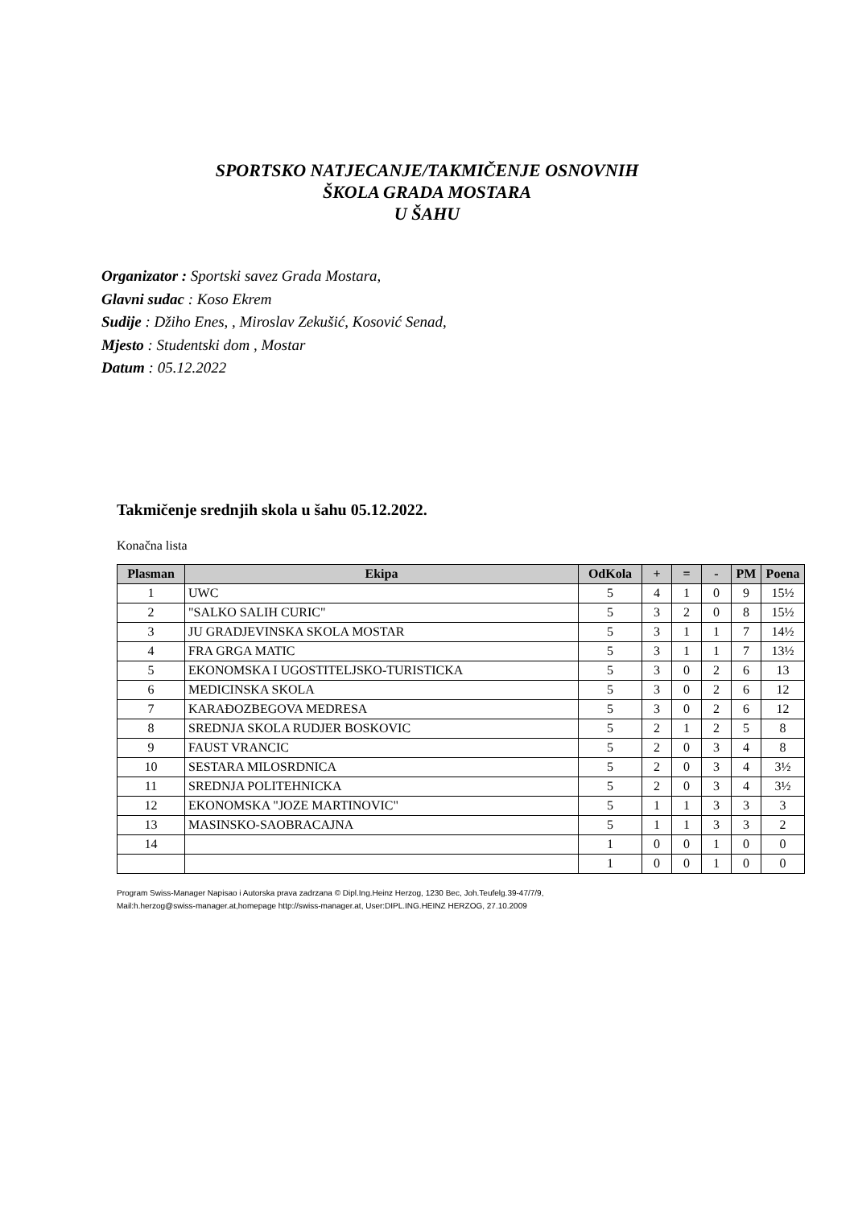SPORTSKO NATJECANJE/TAKMIČENJE OSNOVNIH
ŠKOLA GRADA MOSTARA
U ŠAHU
Organizator : Sportski savez Grada Mostara,
Glavni sudac : Koso Ekrem
Sudije : Džiho Enes, , Miroslav Zekušić, Kosović Senad,
Mjesto : Studentski dom , Mostar
Datum : 05.12.2022
Takmičenje srednjih skola u šahu 05.12.2022.
Konačna lista
| Plasman | Ekipa | OdKola | + | = | - | PM | Poena |
| --- | --- | --- | --- | --- | --- | --- | --- |
| 1 | UWC | 5 | 4 | 1 | 0 | 9 | 15½ |
| 2 | "SALKO SALIH CURIC" | 5 | 3 | 2 | 0 | 8 | 15½ |
| 3 | JU GRADJEVINSKA SKOLA MOSTAR | 5 | 3 | 1 | 1 | 7 | 14½ |
| 4 | FRA GRGA MATIC | 5 | 3 | 1 | 1 | 7 | 13½ |
| 5 | EKONOMSKA I UGOSTITELJSKO-TURISTICKA | 5 | 3 | 0 | 2 | 6 | 13 |
| 6 | MEDICINSKA SKOLA | 5 | 3 | 0 | 2 | 6 | 12 |
| 7 | KARAĐOZBEGOVA MEDRESA | 5 | 3 | 0 | 2 | 6 | 12 |
| 8 | SREDNJA SKOLA RUDJER BOSKOVIC | 5 | 2 | 1 | 2 | 5 | 8 |
| 9 | FAUST VRANCIC | 5 | 2 | 0 | 3 | 4 | 8 |
| 10 | SESTARA MILOSRDNICA | 5 | 2 | 0 | 3 | 4 | 3½ |
| 11 | SREDNJA POLITEHNICKA | 5 | 2 | 0 | 3 | 4 | 3½ |
| 12 | EKONOMSKA "JOZE MARTINOVIC" | 5 | 1 | 1 | 3 | 3 | 3 |
| 13 | MASINSKO-SAOBRACAJNA | 5 | 1 | 1 | 3 | 3 | 2 |
| 14 | | 1 | 0 | 0 | 1 | 0 | 0 |
| | | 1 | 0 | 0 | 1 | 0 | 0 |
Program Swiss-Manager Napisao i Autorska prava zadrzana © Dipl.Ing.Heinz Herzog, 1230 Bec, Joh.Teufelg.39-47/7/9,
Mail:h.herzog@swiss-manager.at,homepage http://swiss-manager.at, User:DIPL.ING.HEINZ HERZOG, 27.10.2009